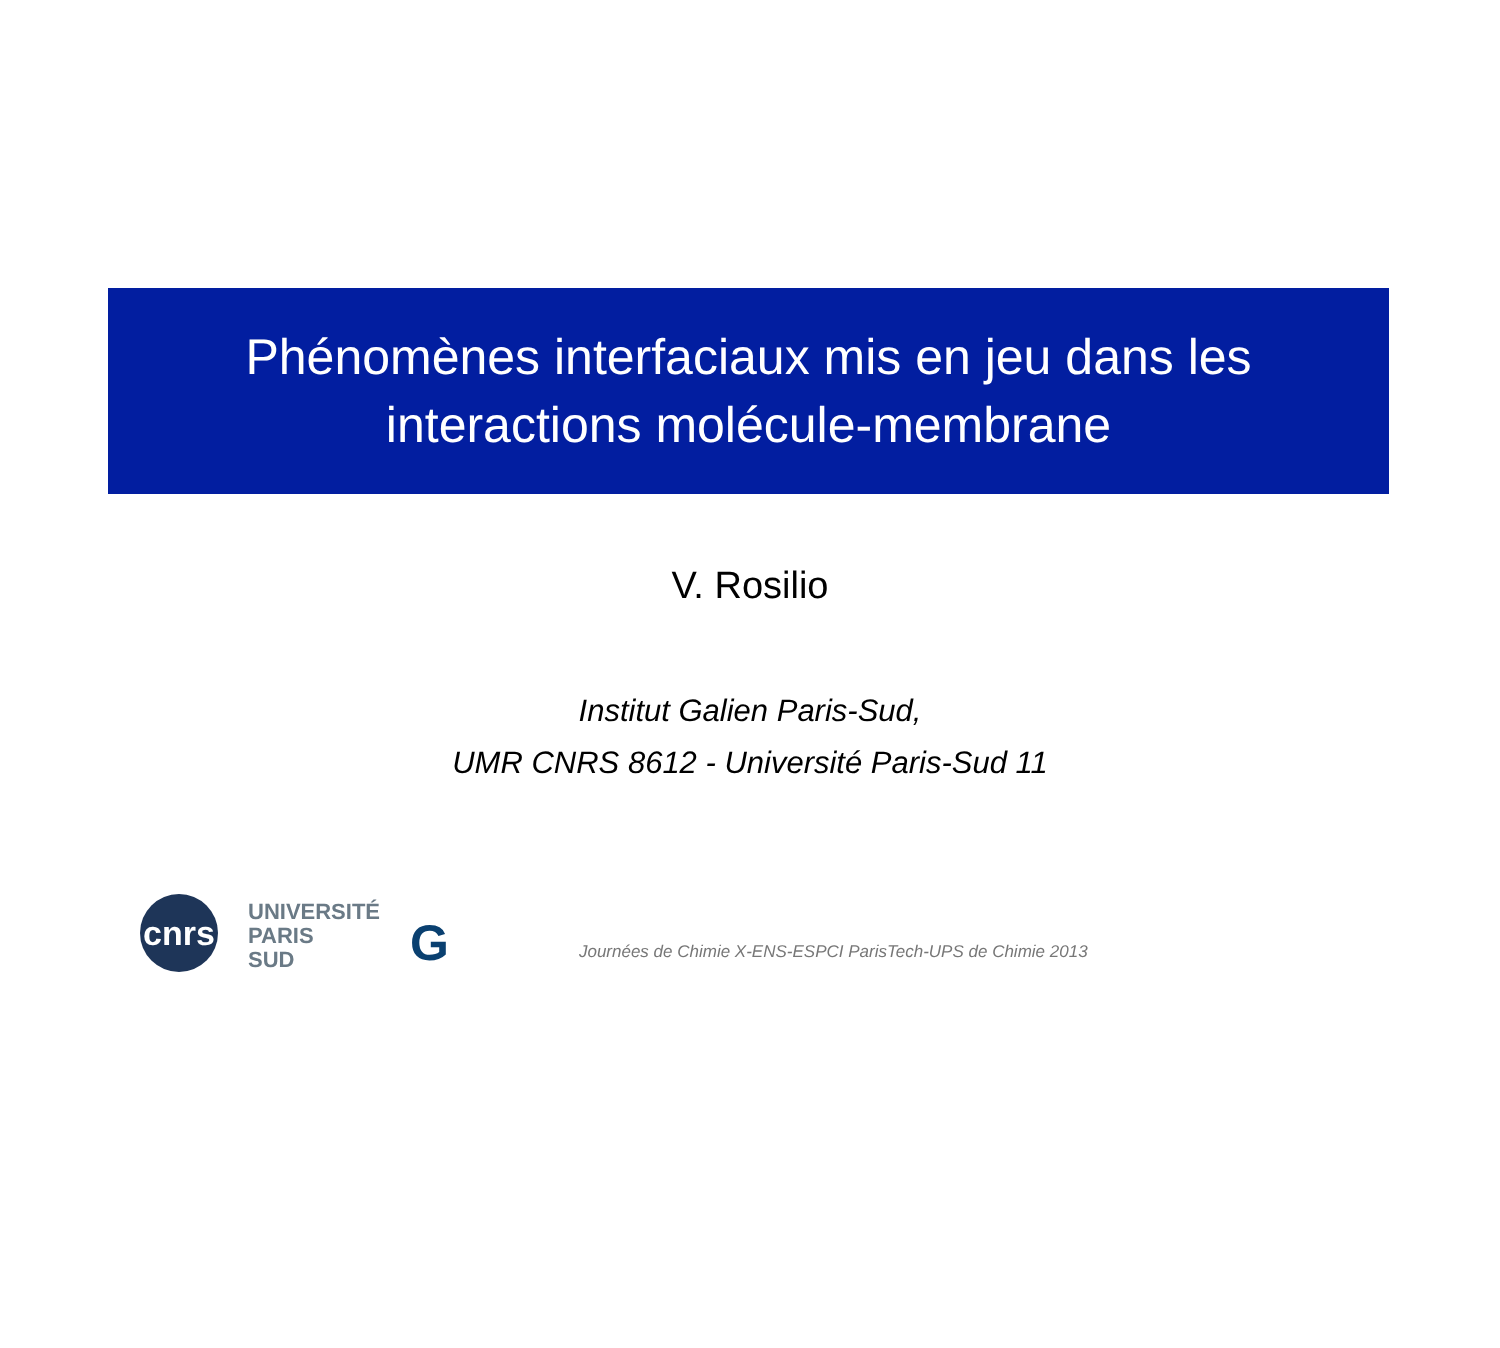Phénomènes interfaciaux mis en jeu dans les
interactions molécule-membrane
V. Rosilio
Institut Galien Paris-Sud,
UMR CNRS 8612 - Université Paris-Sud 11
cnrs
UNIVERSITÉ
PARIS
SUD
G
Journées de Chimie X-ENS-ESPCI ParisTech-UPS de Chimie 2013